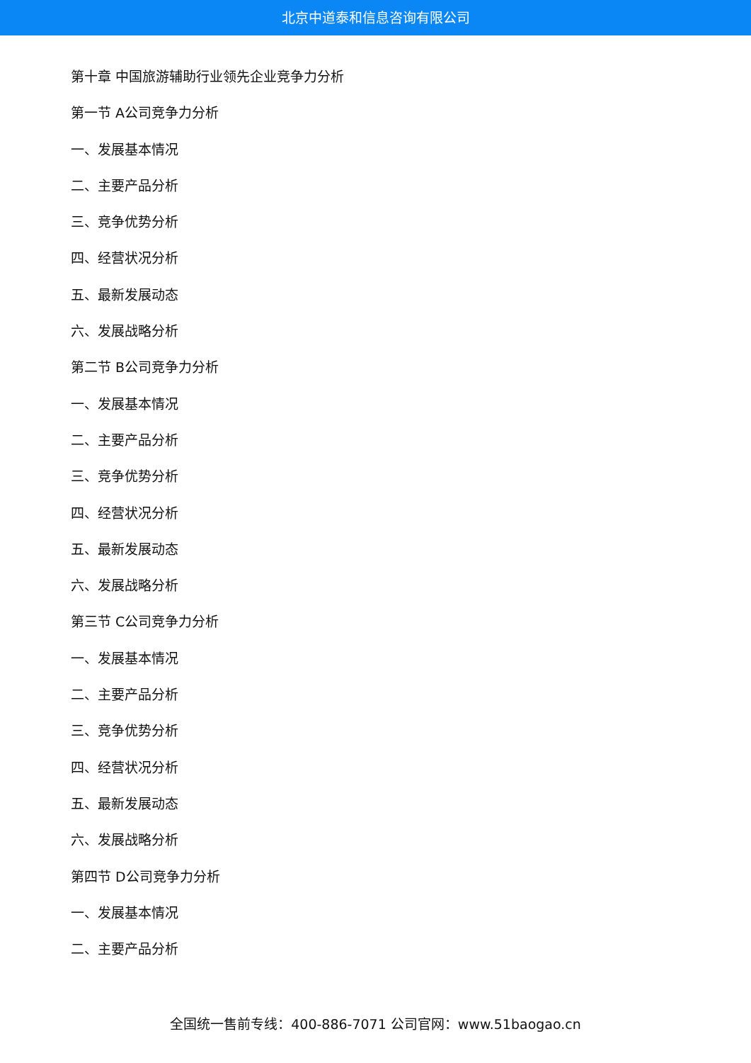北京中道泰和信息咨询有限公司
第十章 中国旅游辅助行业领先企业竞争力分析
第一节 A公司竞争力分析
一、发展基本情况
二、主要产品分析
三、竞争优势分析
四、经营状况分析
五、最新发展动态
六、发展战略分析
第二节 B公司竞争力分析
一、发展基本情况
二、主要产品分析
三、竞争优势分析
四、经营状况分析
五、最新发展动态
六、发展战略分析
第三节 C公司竞争力分析
一、发展基本情况
二、主要产品分析
三、竞争优势分析
四、经营状况分析
五、最新发展动态
六、发展战略分析
第四节 D公司竞争力分析
一、发展基本情况
二、主要产品分析
全国统一售前专线：400-886-7071 公司官网：www.51baogao.cn